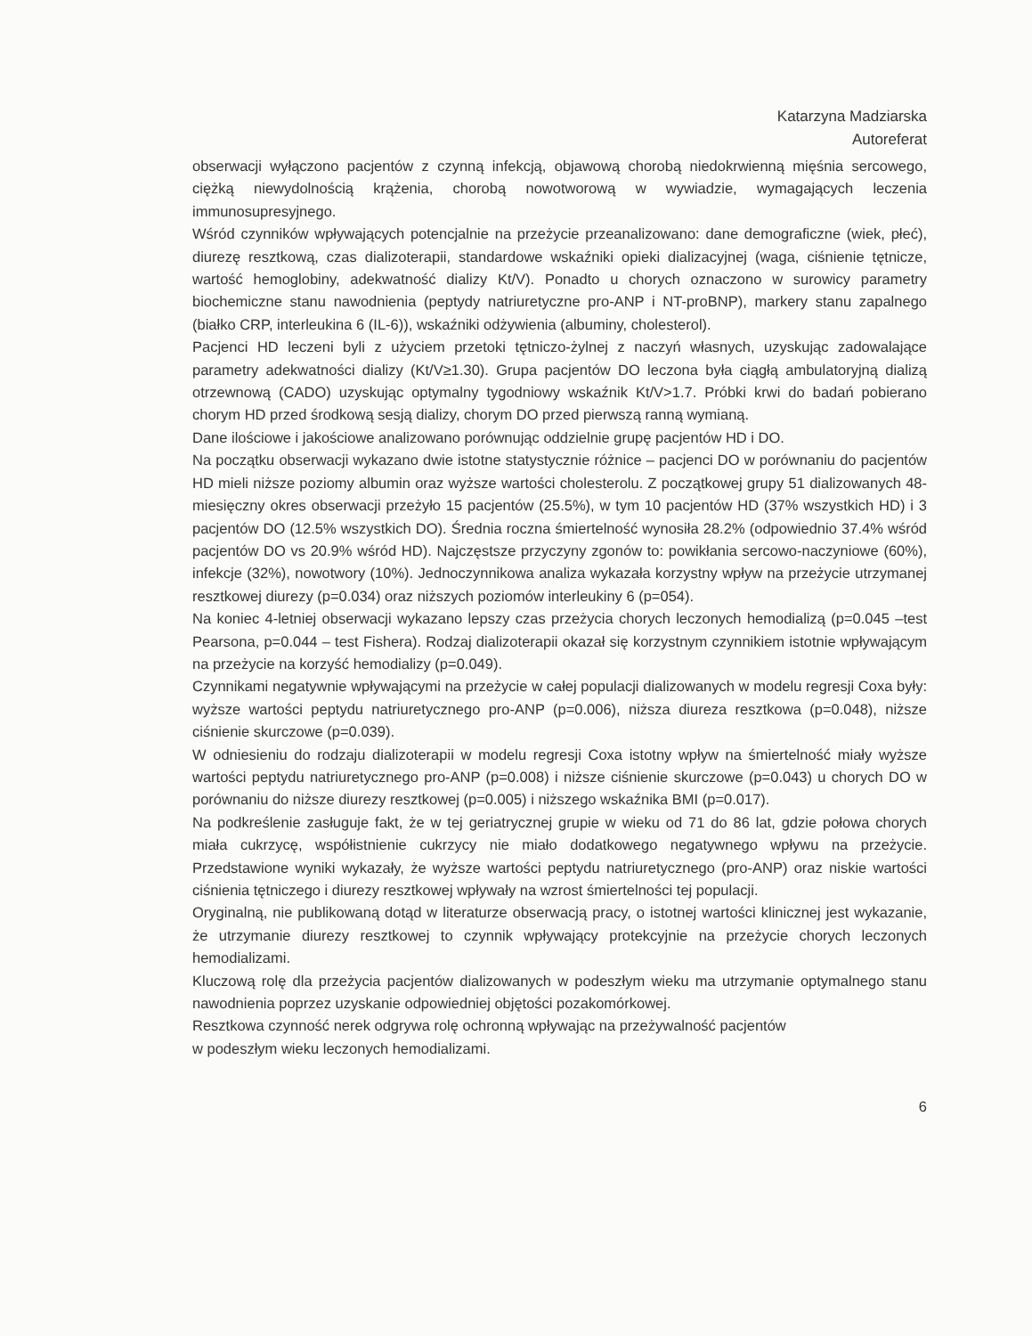Katarzyna Madziarska
Autoreferat
obserwacji wyłączono pacjentów z czynną infekcją, objawową chorobą niedokrwienną mięśnia sercowego, ciężką niewydolnością krążenia, chorobą nowotworową w wywiadzie, wymagających leczenia immunosupresyjnego.
Wśród czynników wpływających potencjalnie na przeżycie przeanalizowano: dane demograficzne (wiek, płeć), diurezę resztkową, czas dializoterapii, standardowe wskaźniki opieki dializacyjnej (waga, ciśnienie tętnicze, wartość hemoglobiny, adekwatność dializy Kt/V). Ponadto u chorych oznaczono w surowicy parametry biochemiczne stanu nawodnienia (peptydy natriuretyczne pro-ANP i NT-proBNP), markery stanu zapalnego (białko CRP, interleukina 6 (IL-6)), wskaźniki odżywienia (albuminy, cholesterol).
Pacjenci HD leczeni byli z użyciem przetoki tętniczo-żylnej z naczyń własnych, uzyskując zadowalające parametry adekwatności dializy (Kt/V≥1.30). Grupa pacjentów DO leczona była ciągłą ambulatoryjną dializą otrzewnową (CADO) uzyskując optymalny tygodniowy wskaźnik Kt/V>1.7. Próbki krwi do badań pobierano chorym HD przed środkową sesją dializy, chorym DO przed pierwszą ranną wymianą.
Dane ilościowe i jakościowe analizowano porównując oddzielnie grupę pacjentów HD i DO.
Na początku obserwacji wykazano dwie istotne statystycznie różnice – pacjenci DO w porównaniu do pacjentów HD mieli niższe poziomy albumin oraz wyższe wartości cholesterolu. Z początkowej grupy 51 dializowanych 48-miesięczny okres obserwacji przeżyło 15 pacjentów (25.5%), w tym 10 pacjentów HD (37% wszystkich HD) i 3 pacjentów DO (12.5% wszystkich DO). Średnia roczna śmiertelność wynosiła 28.2% (odpowiednio 37.4% wśród pacjentów DO vs 20.9% wśród HD). Najczęstsze przyczyny zgonów to: powikłania sercowo-naczyniowe (60%), infekcje (32%), nowotwory (10%). Jednoczynnikowa analiza wykazała korzystny wpływ na przeżycie utrzymanej resztkowej diurezy (p=0.034) oraz niższych poziomów interleukiny 6 (p=054).
Na koniec 4-letniej obserwacji wykazano lepszy czas przeżycia chorych leczonych hemodializą (p=0.045 –test Pearsona, p=0.044 – test Fishera). Rodzaj dializoterapii okazał się korzystnym czynnikiem istotnie wpływającym na przeżycie na korzyść hemodializy (p=0.049).
Czynnikami negatywnie wpływającymi na przeżycie w całej populacji dializowanych w modelu regresji Coxa były: wyższe wartości peptydu natriuretycznego pro-ANP (p=0.006), niższa diureza resztkowa (p=0.048), niższe ciśnienie skurczowe (p=0.039).
W odniesieniu do rodzaju dializoterapii w modelu regresji Coxa istotny wpływ na śmiertelność miały wyższe wartości peptydu natriuretycznego pro-ANP (p=0.008) i niższe ciśnienie skurczowe (p=0.043) u chorych DO w porównaniu do niższe diurezy resztkowej (p=0.005) i niższego wskaźnika BMI (p=0.017).
Na podkreślenie zasługuje fakt, że w tej geriatrycznej grupie w wieku od 71 do 86 lat, gdzie połowa chorych miała cukrzycę, współistnienie cukrzycy nie miało dodatkowego negatywnego wpływu na przeżycie. Przedstawione wyniki wykazały, że wyższe wartości peptydu natriuretycznego (pro-ANP) oraz niskie wartości ciśnienia tętniczego i diurezy resztkowej wpływały na wzrost śmiertelności tej populacji.
Oryginalną, nie publikowaną dotąd w literaturze obserwacją pracy, o istotnej wartości klinicznej jest wykazanie, że utrzymanie diurezy resztkowej to czynnik wpływający protekcyjnie na przeżycie chorych leczonych hemodializami.
Kluczową rolę dla przeżycia pacjentów dializowanych w podeszłym wieku ma utrzymanie optymalnego stanu nawodnienia poprzez uzyskanie odpowiedniej objętości pozakomórkowej.
Resztkowa czynność nerek odgrywa rolę ochronną wpływając na przeżywalność pacjentów
w podeszłym wieku leczonych hemodializami.
6